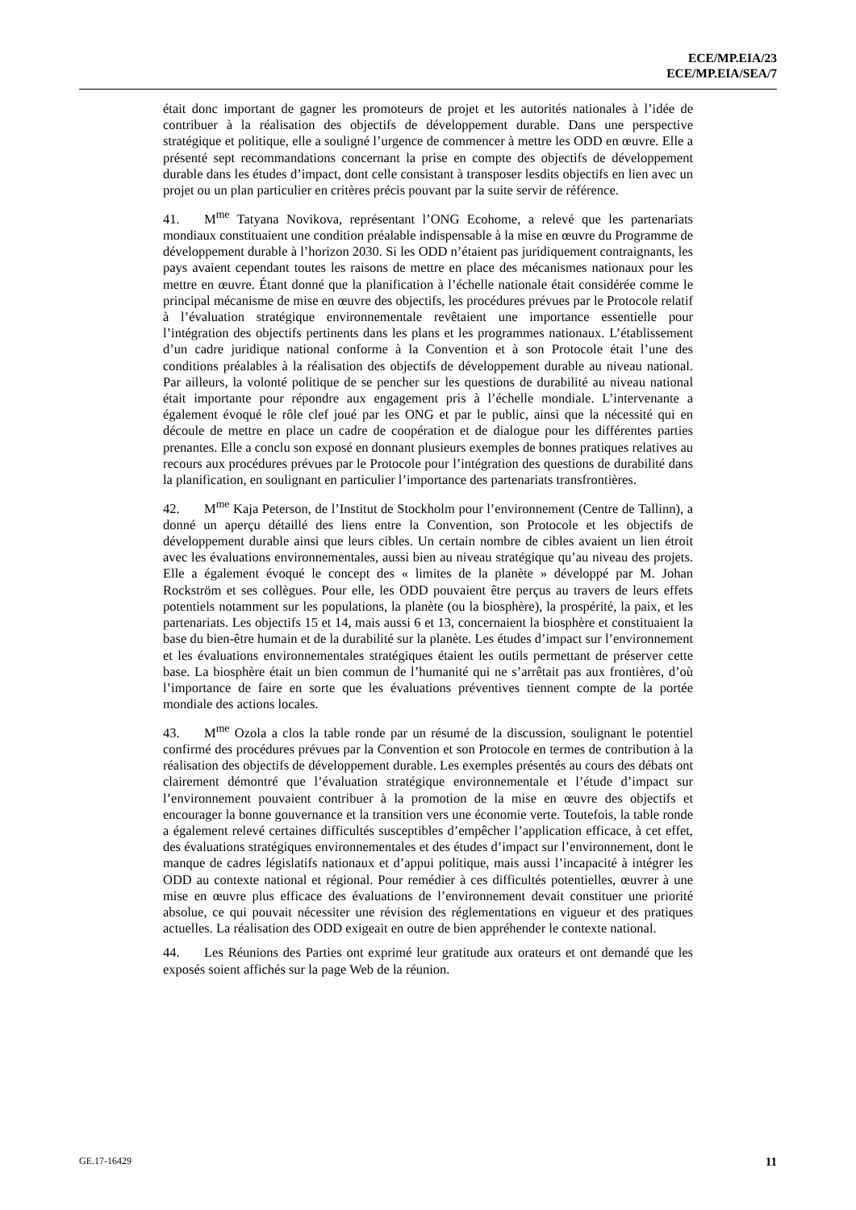ECE/MP.EIA/23
ECE/MP.EIA/SEA/7
était donc important de gagner les promoteurs de projet et les autorités nationales à l’idée de contribuer à la réalisation des objectifs de développement durable. Dans une perspective stratégique et politique, elle a souligné l’urgence de commencer à mettre les ODD en œuvre. Elle a présenté sept recommandations concernant la prise en compte des objectifs de développement durable dans les études d’impact, dont celle consistant à transposer lesdits objectifs en lien avec un projet ou un plan particulier en critères précis pouvant par la suite servir de référence.
41. M<sup>me</sup> Tatyana Novikova, représentant l’ONG Ecohome, a relevé que les partenariats mondiaux constituaient une condition préalable indispensable à la mise en œuvre du Programme de développement durable à l’horizon 2030. Si les ODD n’étaient pas juridiquement contraignants, les pays avaient cependant toutes les raisons de mettre en place des mécanismes nationaux pour les mettre en œuvre. Étant donné que la planification à l’échelle nationale était considérée comme le principal mécanisme de mise en œuvre des objectifs, les procédures prévues par le Protocole relatif à l’évaluation stratégique environnementale revêtaient une importance essentielle pour l’intégration des objectifs pertinents dans les plans et les programmes nationaux. L’établissement d’un cadre juridique national conforme à la Convention et à son Protocole était l’une des conditions préalables à la réalisation des objectifs de développement durable au niveau national. Par ailleurs, la volonté politique de se pencher sur les questions de durabilité au niveau national était importante pour répondre aux engagement pris à l’échelle mondiale. L’intervenante a également évoqué le rôle clef joué par les ONG et par le public, ainsi que la nécessité qui en découle de mettre en place un cadre de coopération et de dialogue pour les différentes parties prenantes. Elle a conclu son exposé en donnant plusieurs exemples de bonnes pratiques relatives au recours aux procédures prévues par le Protocole pour l’intégration des questions de durabilité dans la planification, en soulignant en particulier l’importance des partenariats transfrontières.
42. M<sup>me</sup> Kaja Peterson, de l’Institut de Stockholm pour l’environnement (Centre de Tallinn), a donné un aperçu détaillé des liens entre la Convention, son Protocole et les objectifs de développement durable ainsi que leurs cibles. Un certain nombre de cibles avaient un lien étroit avec les évaluations environnementales, aussi bien au niveau stratégique qu’au niveau des projets. Elle a également évoqué le concept des « limites de la planète » développé par M. Johan Rockström et ses collègues. Pour elle, les ODD pouvaient être perçus au travers de leurs effets potentiels notamment sur les populations, la planète (ou la biosphère), la prospérité, la paix, et les partenariats. Les objectifs 15 et 14, mais aussi 6 et 13, concernaient la biosphère et constituaient la base du bien-être humain et de la durabilité sur la planète. Les études d’impact sur l’environnement et les évaluations environnementales stratégiques étaient les outils permettant de préserver cette base. La biosphère était un bien commun de l’humanité qui ne s’arrêtait pas aux frontières, d’où l’importance de faire en sorte que les évaluations préventives tiennent compte de la portée mondiale des actions locales.
43. M<sup>me</sup> Ozola a clos la table ronde par un résumé de la discussion, soulignant le potentiel confirmé des procédures prévues par la Convention et son Protocole en termes de contribution à la réalisation des objectifs de développement durable. Les exemples présentés au cours des débats ont clairement démontré que l’évaluation stratégique environnementale et l’étude d’impact sur l’environnement pouvaient contribuer à la promotion de la mise en œuvre des objectifs et encourager la bonne gouvernance et la transition vers une économie verte. Toutefois, la table ronde a également relevé certaines difficultés susceptibles d’empêcher l’application efficace, à cet effet, des évaluations stratégiques environnementales et des études d’impact sur l’environnement, dont le manque de cadres législatifs nationaux et d’appui politique, mais aussi l’incapacité à intégrer les ODD au contexte national et régional. Pour remédier à ces difficultés potentielles, œuvrer à une mise en œuvre plus efficace des évaluations de l’environnement devait constituer une priorité absolue, ce qui pouvait nécessiter une révision des réglementations en vigueur et des pratiques actuelles. La réalisation des ODD exigeait en outre de bien appréhender le contexte national.
44. Les Réunions des Parties ont exprimé leur gratitude aux orateurs et ont demandé que les exposés soient affichés sur la page Web de la réunion.
GE.17-16429 11